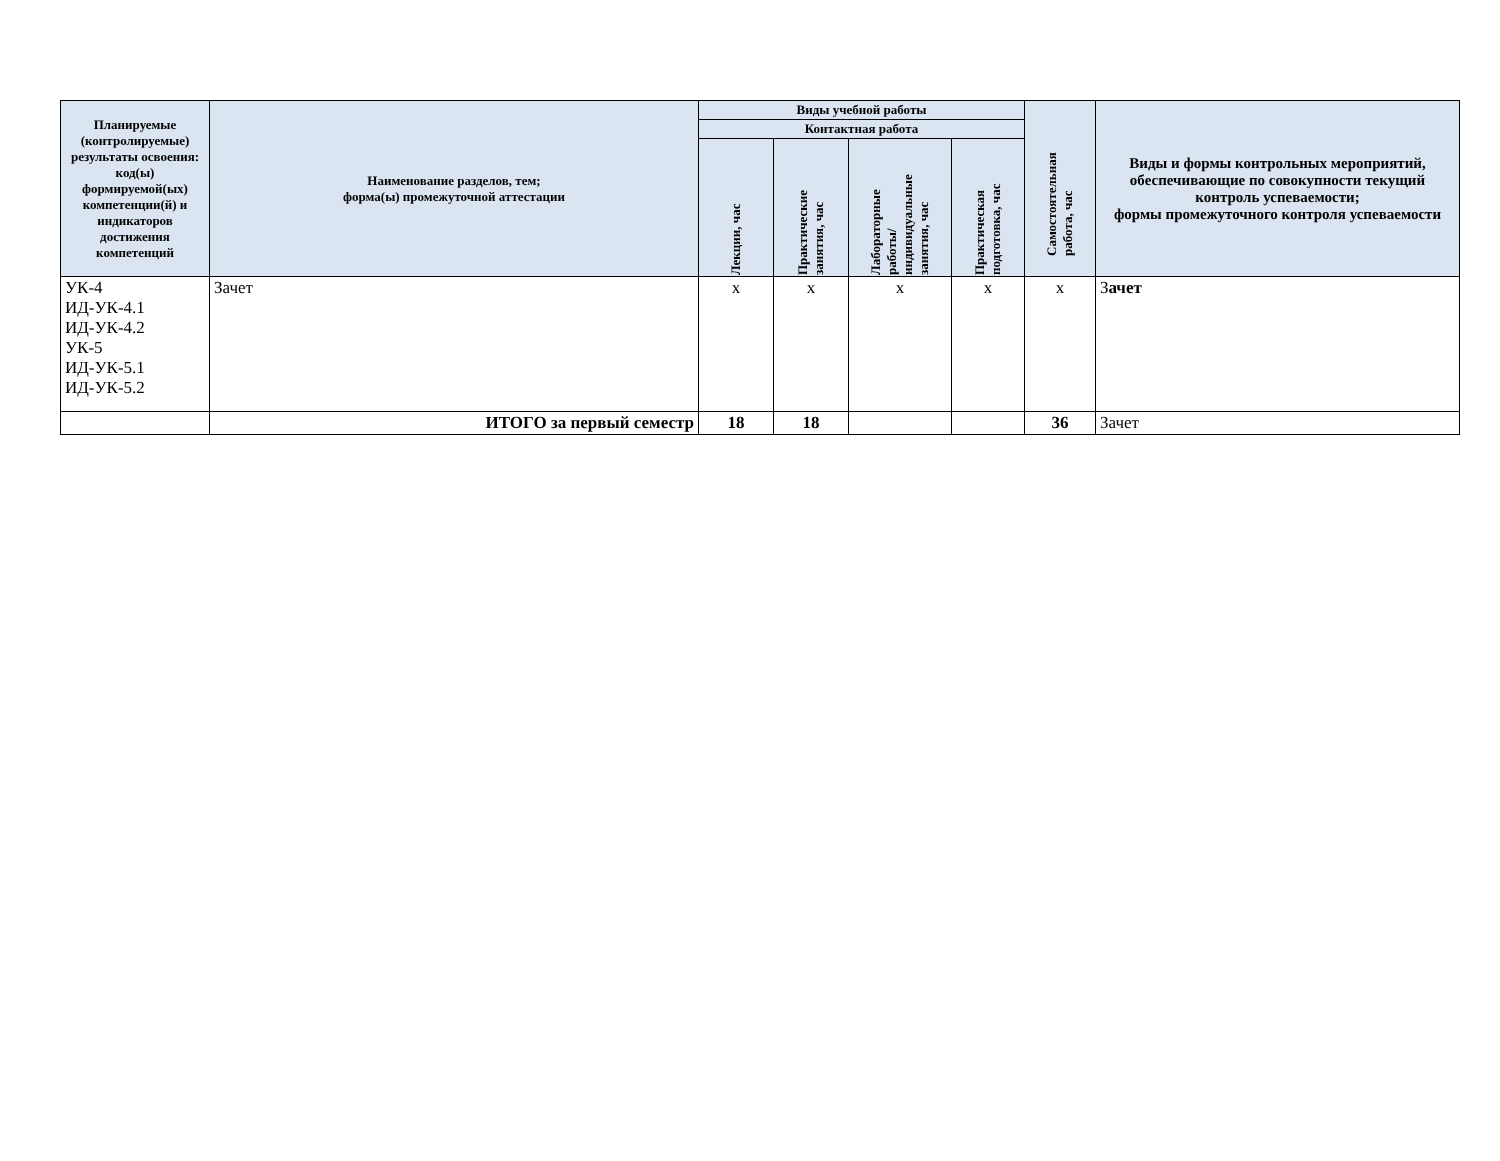| Планируемые (контролируемые) результаты освоения: код(ы) формируемой(ых) компетенции(й) и индикаторов достижения компетенций | Наименование разделов, тем; форма(ы) промежуточной аттестации | Виды учебной работы | | | | Самостоятельная работа, час | Виды и формы контрольных мероприятий, обеспечивающие по совокупности текущий контроль успеваемости; формы промежуточного контроля успеваемости |
| --- | --- | --- | --- | --- | --- | --- | --- |
| | | Контактная работа | | | | | |
| | | Лекции, час | Практические занятия, час | Лабораторные работы/ индивидуальные занятия, час | Практическая подготовка, час | | |
| УК-4 ИД-УК-4.1 ИД-УК-4.2 УК-5 ИД-УК-5.1 ИД-УК-5.2 | Зачет | х | х | х | х | х | З ачет |
| | ИТОГО за первый семестр | 18 | 18 | | | 36 | Зачет |